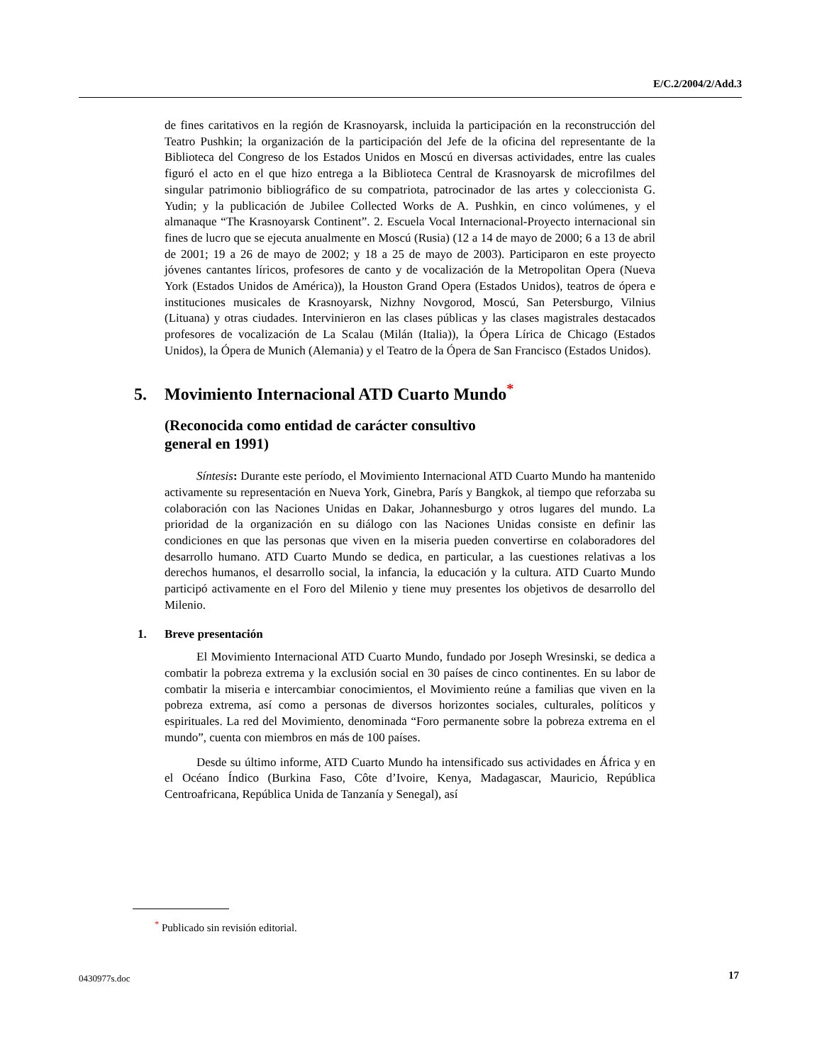E/C.2/2004/2/Add.3
de fines caritativos en la región de Krasnoyarsk, incluida la participación en la reconstrucción del Teatro Pushkin; la organización de la participación del Jefe de la oficina del representante de la Biblioteca del Congreso de los Estados Unidos en Moscú en diversas actividades, entre las cuales figuró el acto en el que hizo entrega a la Biblioteca Central de Krasnoyarsk de microfilmes del singular patrimonio bibliográfico de su compatriota, patrocinador de las artes y coleccionista G. Yudin; y la publicación de Jubilee Collected Works de A. Pushkin, en cinco volúmenes, y el almanaque “The Krasnoyarsk Continent”. 2. Escuela Vocal Internacional-Proyecto internacional sin fines de lucro que se ejecuta anualmente en Moscú (Rusia) (12 a 14 de mayo de 2000; 6 a 13 de abril de 2001; 19 a 26 de mayo de 2002; y 18 a 25 de mayo de 2003). Participaron en este proyecto jóvenes cantantes líricos, profesores de canto y de vocalización de la Metropolitan Opera (Nueva York (Estados Unidos de América)), la Houston Grand Opera (Estados Unidos), teatros de ópera e instituciones musicales de Krasnoyarsk, Nizhny Novgorod, Moscú, San Petersburgo, Vilnius (Lituana) y otras ciudades. Intervinieron en las clases públicas y las clases magistrales destacados profesores de vocalización de La Scalau (Milán (Italia)), la Ópera Lírica de Chicago (Estados Unidos), la Ópera de Munich (Alemania) y el Teatro de la Ópera de San Francisco (Estados Unidos).
5. Movimiento Internacional ATD Cuarto Mundo<sup>*</sup>
(Reconocida como entidad de carácter consultivo
general en 1991)
Síntesis: Durante este período, el Movimiento Internacional ATD Cuarto Mundo ha mantenido activamente su representación en Nueva York, Ginebra, París y Bangkok, al tiempo que reforzaba su colaboración con las Naciones Unidas en Dakar, Johannesburgo y otros lugares del mundo. La prioridad de la organización en su diálogo con las Naciones Unidas consiste en definir las condiciones en que las personas que viven en la miseria pueden convertirse en colaboradores del desarrollo humano. ATD Cuarto Mundo se dedica, en particular, a las cuestiones relativas a los derechos humanos, el desarrollo social, la infancia, la educación y la cultura. ATD Cuarto Mundo participó activamente en el Foro del Milenio y tiene muy presentes los objetivos de desarrollo del Milenio.
1. Breve presentación
El Movimiento Internacional ATD Cuarto Mundo, fundado por Joseph Wresinski, se dedica a combatir la pobreza extrema y la exclusión social en 30 países de cinco continentes. En su labor de combatir la miseria e intercambiar conocimientos, el Movimiento reúne a familias que viven en la pobreza extrema, así como a personas de diversos horizontes sociales, culturales, políticos y espirituales. La red del Movimiento, denominada “Foro permanente sobre la pobreza extrema en el mundo”, cuenta con miembros en más de 100 países.
Desde su último informe, ATD Cuarto Mundo ha intensificado sus actividades en África y en el Océano Índico (Burkina Faso, Côte d’Ivoire, Kenya, Madagascar, Mauricio, República Centroafricana, República Unida de Tanzanía y Senegal), así
<sup>*</sup> Publicado sin revisión editorial.
0430977s.doc 17